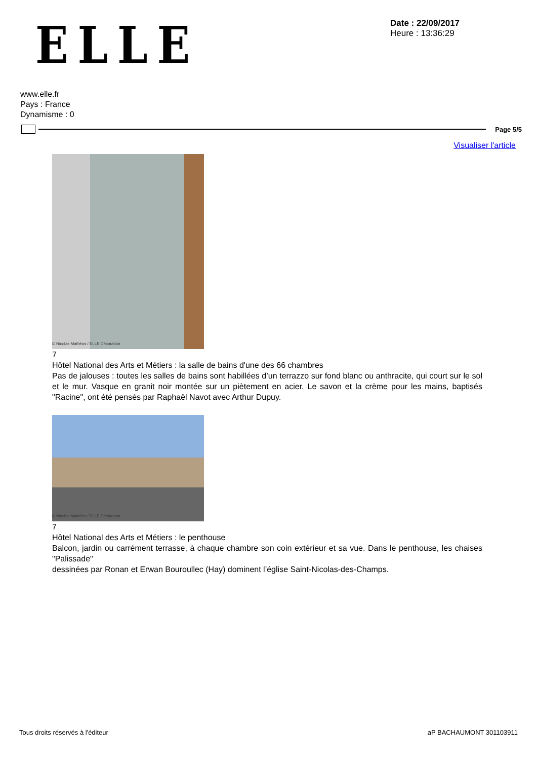ELLE
Date : 22/09/2017
Heure : 13:36:29
www.elle.fr
Pays : France
Dynamisme : 0
Page 5/5
Visualiser l'article
© Nicolas Mathéus / ELLE Décoration
7
Hôtel National des Arts et Métiers : la salle de bains d'une des 66 chambres
Pas de jalouses : toutes les salles de bains sont habillées d’un terrazzo sur fond blanc ou anthracite, qui court sur le sol et le mur. Vasque en granit noir montée sur un piètement en acier. Le savon et la crème pour les mains, baptisés "Racine", ont été pensés par Raphaël Navot avec Arthur Dupuy.
© Nicolas Mathéus / ELLE Décoration
7
Hôtel National des Arts et Métiers : le penthouse
Balcon, jardin ou carrément terrasse, à chaque chambre son coin extérieur et sa vue. Dans le penthouse, les chaises "Palissade"
dessinées par Ronan et Erwan Bouroullec (Hay) dominent l’église Saint-Nicolas-des-Champs.
Tous droits réservés à l'éditeur aP BACHAUMONT 301103911